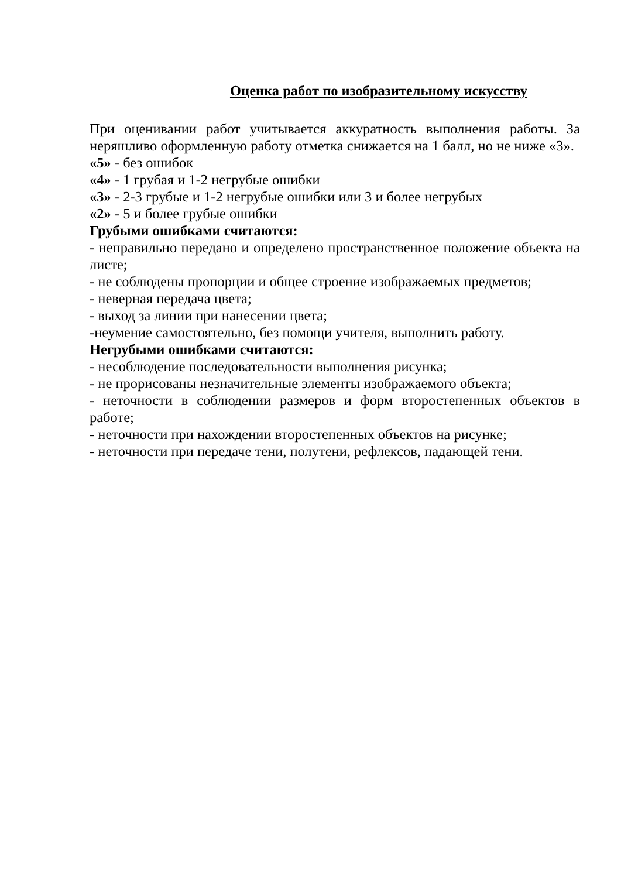Оценка работ по изобразительному искусству
При оценивании работ учитывается аккуратность выполнения работы. За неряшливо оформленную работу отметка снижается на 1 балл, но не ниже «3».
«5» - без ошибок
«4» - 1 грубая и 1-2 негрубые ошибки
«3» - 2-3 грубые и 1-2 негрубые ошибки или 3 и более негрубых
«2» - 5 и более грубые ошибки
Грубыми ошибками считаются:
- неправильно передано и определено пространственное положение объекта на листе;
- не соблюдены пропорции и общее строение изображаемых предметов;
- неверная передача цвета;
- выход за линии при нанесении цвета;
-неумение самостоятельно, без помощи учителя, выполнить работу.
Негрубыми ошибками считаются:
- несоблюдение последовательности выполнения рисунка;
- не прорисованы незначительные элементы изображаемого объекта;
- неточности в соблюдении размеров и форм второстепенных объектов в работе;
- неточности при нахождении второстепенных объектов на рисунке;
- неточности при передаче тени, полутени, рефлексов, падающей тени.